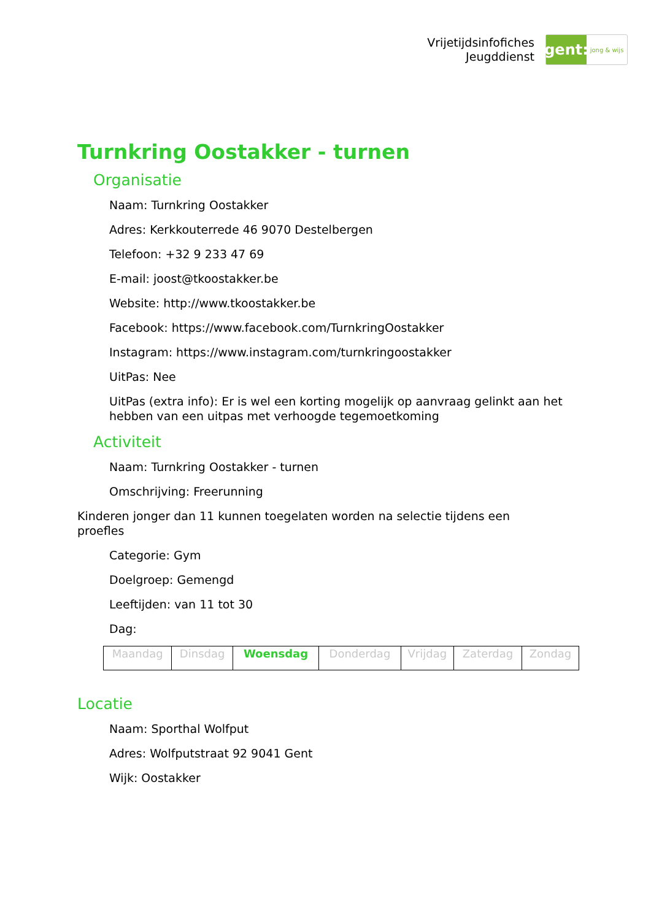Vrijetijdsinfofiches
Jeugddienst
gent:
jong & wijs
Turnkring Oostakker - turnen
Organisatie
Naam: Turnkring Oostakker
Adres: Kerkkouterrede 46 9070 Destelbergen
Telefoon: +32 9 233 47 69
E-mail: joost@tkoostakker.be
Website: http://www.tkoostakker.be
Facebook: https://www.facebook.com/TurnkringOostakker
Instagram: https://www.instagram.com/turnkringoostakker
UitPas: Nee
UitPas (extra info): Er is wel een korting mogelijk op aanvraag gelinkt aan het hebben van een uitpas met verhoogde tegemoetkoming
Activiteit
Naam: Turnkring Oostakker - turnen
Omschrijving: Freerunning
Kinderen jonger dan 11 kunnen toegelaten worden na selectie tijdens een proefles
Categorie: Gym
Doelgroep: Gemengd
Leeftijden: van 11 tot 30
Dag:
| Maandag | Dinsdag | Woensdag | Donderdag | Vrijdag | Zaterdag | Zondag |
Locatie
Naam: Sporthal Wolfput
Adres: Wolfputstraat 92 9041 Gent
Wijk: Oostakker